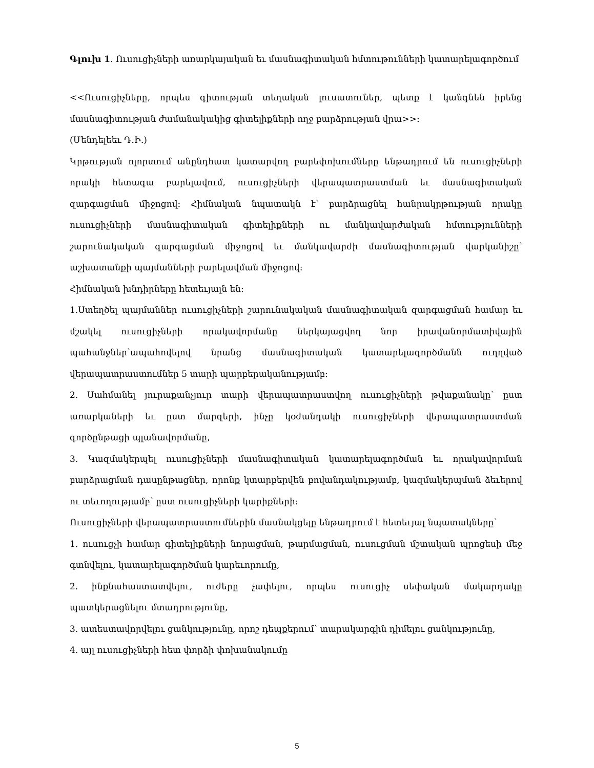Գլուխ 1. Ուսուցիչների առարկայական եւ մասնագիտական հմտութունների կատարելագործում
<<Ուսուցիչները, որպես գիտության տեղական լուսատուներ, պետք է կանգնեն իրենց մասնագիտության ժամանակակից գիտելիքների ողջ բարձրության վրա>>:
(Մենդելեեւ Դ.Ի.)
Կրթության ոլորտում անընդհատ կատարվող բարեփոխումները ենթադրում են ուսուցիչների որակի հետագա բարելավում, ուսուցիչների վերապատրաստման եւ մասնագիտական զարգացման միջոցով: Հիմնական նպատակն է՝ բարձրացնել հանրակրթության որակը ուսուցիչների մասնագիտական գիտելիքների ու մանկավարժական հմտությունների շարունակական զարգացման միջոցով եւ մանկավարժի մասնագիտության վարկանիշը՝ աշխատանքի պայմանների բարելավման միջոցով:
Հիմնական խնդիրները հետեւյալն են:
1.Ստեղծել պայմաններ ուսուցիչների շարունակական մասնագիտական զարգացման համար եւ մշակել ուսուցիչների որակավորմանը ներկայացվող նոր իրավանորմատիվային պահանջներ՝ապահովելով նրանց մասնագիտական կատարելագործմանն ուղղված վերապատրաստումներ 5 տարի պարբերականությամբ:
2. Սահմանել յուրաքանչյուր տարի վերապատրաստվող ուսուցիչների թվաքանակը՝ ըստ առարկաների եւ ըստ մարզերի, ինչը կօժանդակի ուսուցիչների վերապատրաստման գործընթացի պլանավորմանը,
3. Կազմակերպել ուսուցիչների մասնագիտական կատարելագործման եւ որակավորման բարձրացման դասընթացներ, որոնք կտարբերվեն բովանդակությամբ, կազմակերպման ձեւերով ու տեւողությամբ՝ ըստ ուսուցիչների կարիքների:
Ուսուցիչների վերապատրաստումներին մասնակցելը ենթադրում է հետեւյալ նպատակները՝
1. ուսուցչի համար գիտելիքների նորացման, թարմացման, ուսուցման մշտական պրոցեսի մեջ գտնվելու, կատարելագործման կարեւորումը,
2. ինքնահաստատվելու, ուժերը չափելու, որպես ուսուցիչ սեփական մակարդակը պատկերացնելու մտադրությունը,
3. ատեստավորվելու ցանկությունը, որոշ դեպքերում՝ տարակարգին դիմելու ցանկությունը,
4. այլ ուսուցիչների հետ փորձի փոխանակումը
5